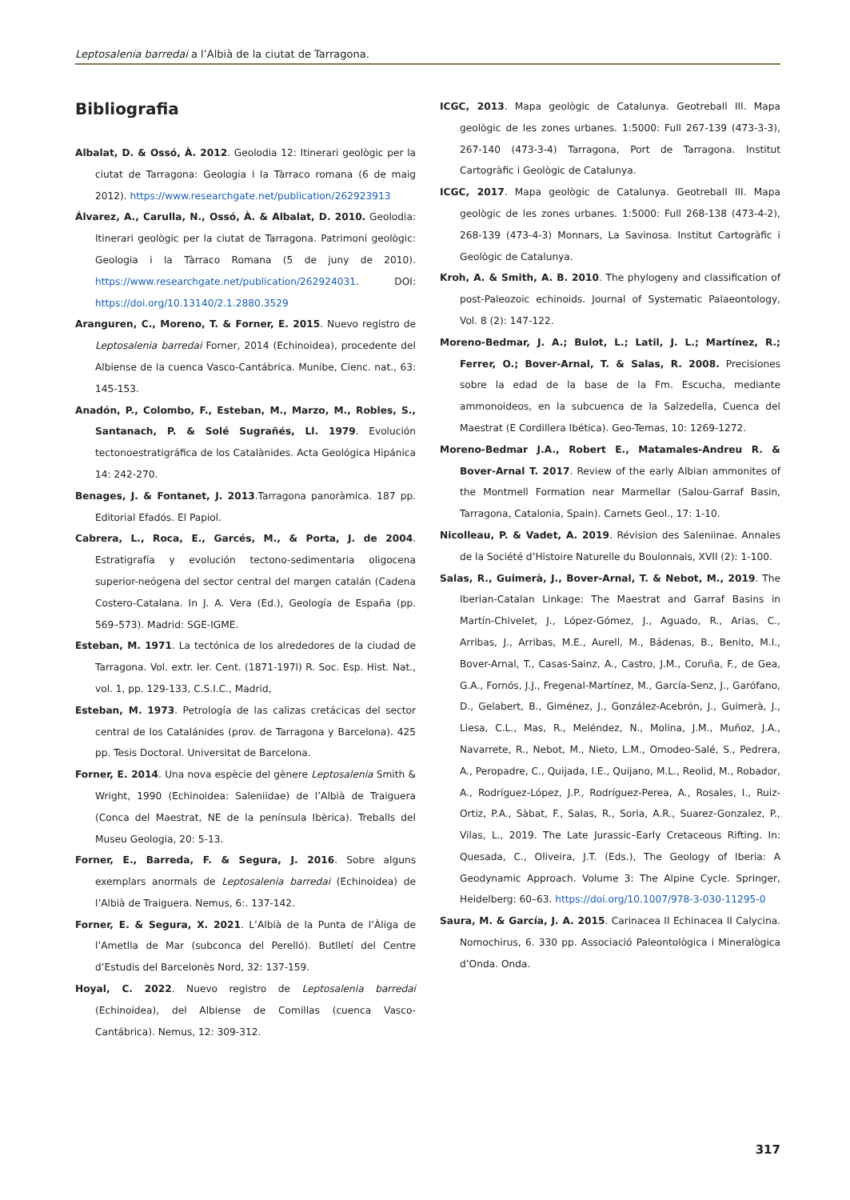Leptosalenia barredai a l’Albià de la ciutat de Tarragona.
Bibliografia
Albalat, D. & Ossó, À. 2012. Geolodia 12: Itinerari geològic per la ciutat de Tarragona: Geologia i la Tàrraco romana (6 de maig 2012). https://www.researchgate.net/publication/262923913
Álvarez, A., Carulla, N., Ossó, À. & Albalat, D. 2010. Geolodia: Itinerari geològic per la ciutat de Tarragona. Patrimoni geològic: Geologia i la Tàrraco Romana (5 de juny de 2010). https://www.researchgate.net/publication/262924031. DOI: https://doi.org/10.13140/2.1.2880.3529
Aranguren, C., Moreno, T. & Forner, E. 2015. Nuevo registro de Leptosalenia barredai Forner, 2014 (Echinoidea), procedente del Albiense de la cuenca Vasco-Cantábrica. Munibe, Cienc. nat., 63: 145-153.
Anadón, P., Colombo, F., Esteban, M., Marzo, M., Robles, S., Santanach, P. & Solé Sugrañés, Ll. 1979. Evolución tectonoestratigráfica de los Catalànides. Acta Geológica Hipánica 14: 242-270.
Benages, J. & Fontanet, J. 2013.Tarragona panoràmica. 187 pp. Editorial Efadós. El Papiol.
Cabrera, L., Roca, E., Garcés, M., & Porta, J. de 2004. Estratigrafía y evolución tectono-sedimentaria oligocena superior-neógena del sector central del margen catalán (Cadena Costero-Catalana. In J. A. Vera (Ed.), Geología de España (pp. 569–573). Madrid: SGE-IGME.
Esteban, M. 1971. La tectónica de los alrededores de la ciudad de Tarragona. Vol. extr. Ier. Cent. (1871-197l) R. Soc. Esp. Hist. Nat., vol. 1, pp. 129-133, C.S.I.C., Madrid,
Esteban, M. 1973. Petrología de las calizas cretácicas del sector central de los Catalánides (prov. de Tarragona y Barcelona). 425 pp. Tesis Doctoral. Universitat de Barcelona.
Forner, E. 2014. Una nova espècie del gènere Leptosalenia Smith & Wright, 1990 (Echinoidea: Saleniidae) de l’Albià de Traiguera (Conca del Maestrat, NE de la península Ibèrica). Treballs del Museu Geologia, 20: 5-13.
Forner, E., Barreda, F. & Segura, J. 2016. Sobre alguns exemplars anormals de Leptosalenia barredai (Echinoidea) de l’Albià de Traiguera. Nemus, 6:. 137-142.
Forner, E. & Segura, X. 2021. L’Albià de la Punta de l’Àliga de l’Ametlla de Mar (subconca del Perelló). Butlletí del Centre d’Estudis del Barcelonès Nord, 32: 137-159.
Hoyal, C. 2022. Nuevo registro de Leptosalenia barredai (Echinoidea), del Albiense de Comillas (cuenca Vasco-Cantábrica). Nemus, 12: 309-312.
ICGC, 2013. Mapa geològic de Catalunya. Geotreball III. Mapa geològic de les zones urbanes. 1:5000: Full 267-139 (473-3-3), 267-140 (473-3-4) Tarragona, Port de Tarragona. Institut Cartogràfic i Geològic de Catalunya.
ICGC, 2017. Mapa geològic de Catalunya. Geotreball III. Mapa geològic de les zones urbanes. 1:5000: Full 268-138 (473-4-2), 268-139 (473-4-3) Monnars, La Savinosa. Institut Cartogràfic i Geològic de Catalunya.
Kroh, A. & Smith, A. B. 2010. The phylogeny and classification of post-Paleozoic echinoids. Journal of Systematic Palaeontology, Vol. 8 (2): 147-122.
Moreno-Bedmar, J. A.; Bulot, L.; Latil, J. L.; Martínez, R.; Ferrer, O.; Bover-Arnal, T. & Salas, R. 2008. Precisiones sobre la edad de la base de la Fm. Escucha, mediante ammonoideos, en la subcuenca de la Salzedella, Cuenca del Maestrat (E Cordillera Ibética). Geo-Temas, 10: 1269-1272.
Moreno-Bedmar J.A., Robert E., Matamales-Andreu R. & Bover-Arnal T. 2017. Review of the early Albian ammonites of the Montmell Formation near Marmellar (Salou-Garraf Basin, Tarragona, Catalonia, Spain). Carnets Geol., 17: 1-10.
Nicolleau, P. & Vadet, A. 2019. Révision des Saleniinae. Annales de la Société d’Histoire Naturelle du Boulonnais, XVII (2): 1-100.
Salas, R., Guimerà, J., Bover-Arnal, T. & Nebot, M., 2019. The Iberian-Catalan Linkage: The Maestrat and Garraf Basins in Martín-Chivelet, J., López-Gómez, J., Aguado, R., Arias, C., Arribas, J., Arribas, M.E., Aurell, M., Bádenas, B., Benito, M.I., Bover-Arnal, T., Casas-Sainz, A., Castro, J.M., Coruña, F., de Gea, G.A., Fornós, J.J., Fregenal-Martínez, M., García-Senz, J., Garófano, D., Gelabert, B., Giménez, J., González-Acebrón, J., Guimerà, J., Liesa, C.L., Mas, R., Meléndez, N., Molina, J.M., Muñoz, J.A., Navarrete, R., Nebot, M., Nieto, L.M., Omodeo-Salé, S., Pedrera, A., Peropadre, C., Quijada, I.E., Quijano, M.L., Reolid, M., Robador, A., Rodríguez-López, J.P., Rodríguez-Perea, A., Rosales, I., Ruiz-Ortiz, P.A., Sàbat, F., Salas, R., Soria, A.R., Suarez-Gonzalez, P., Vilas, L., 2019. The Late Jurassic–Early Cretaceous Rifting. In: Quesada, C., Oliveira, J.T. (Eds.), The Geology of Iberia: A Geodynamic Approach. Volume 3: The Alpine Cycle. Springer, Heidelberg: 60–63. https://doi.org/10.1007/978-3-030-11295-0
Saura, M. & García, J. A. 2015. Carinacea II Echinacea II Calycina. Nomochirus, 6. 330 pp. Associació Paleontològica i Mineralògica d’Onda. Onda.
317